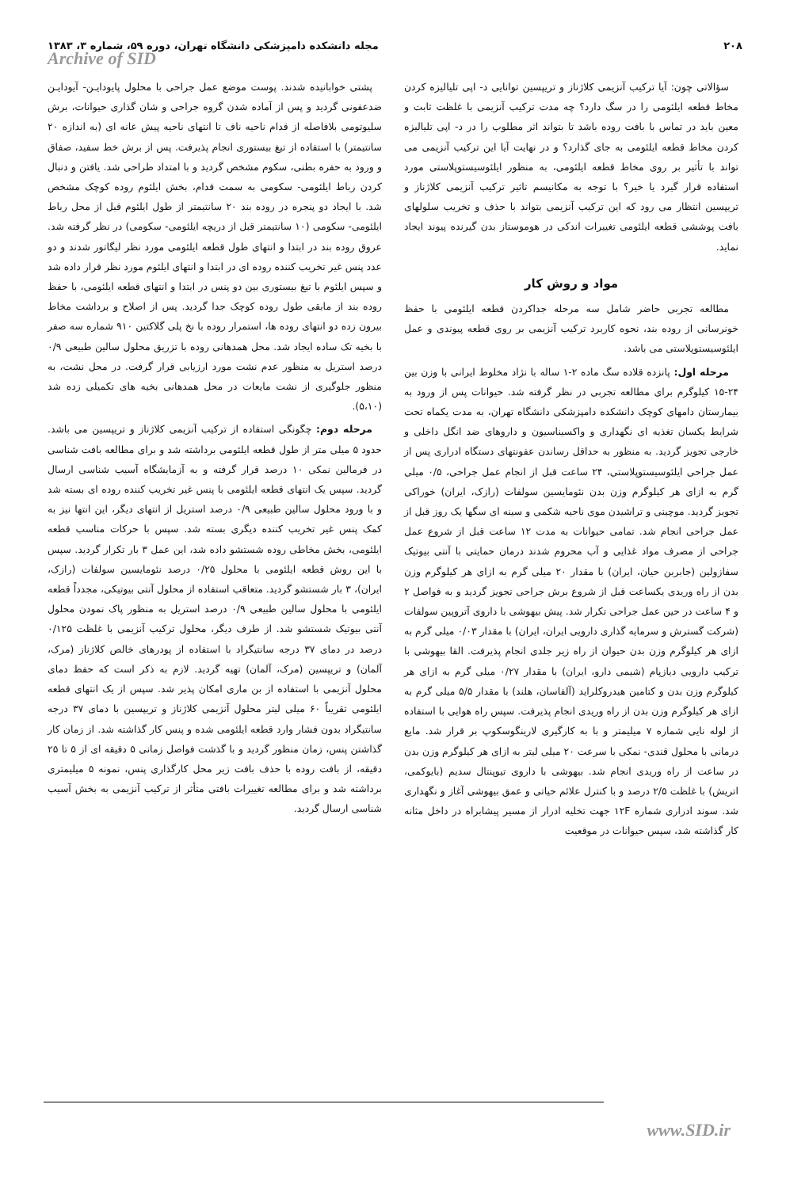۲۰۸ مجله دانشکده دامپزشکی دانشگاه تهران، دوره ۵۹، شماره ۳، ۱۳۸۳
Archive of SID
سؤالاتی چون: آیا ترکیب آنزیمی کلاژناز و تریپسین توانایی د- اپی تلیالیزه کردن مخاط قطعه ایلئومی را در سگ دارد؟ چه مدت ترکیب آنزیمی با غلظت ثابت و معین باید در تماس با بافت روده باشد تا بتواند اثر مطلوب را در د- اپی تلیالیزه کردن مخاط قطعه ایلئومی به جای گذارد؟ و در نهایت آیا این ترکیب آنزیمی می تواند با تأثیر بر روی مخاط قطعه ایلئومی، به منظور ایلئوسیستوپلاستی مورد استفاده قرار گیرد یا خیر؟ با توجه به مکانیسم تاثیر ترکیب آنزیمی کلاژناز و تریپسین انتظار می رود که این ترکیب آنزیمی بتواند با حذف و تخریب سلولهای بافت پوششی قطعه ایلئومی تغییرات اندکی در هوموستاز بدن گیرنده پیوند ایجاد نماید.
مواد و روش کار
مطالعه تجربی حاضر شامل سه مرحله جداکردن قطعه ایلئومی با حفظ خونرسانی از روده بند، نحوه کاربرد ترکیب آنزیمی بر روی قطعه پیوندی و عمل ایلئوسیستوپلاستی می باشد.
مرحله اول: پانزده قلاده سگ ماده ۲-۱ ساله با نژاد مخلوط ایرانی با وزن بین ۲۴-۱۵ کیلوگرم برای مطالعه تجربی در نظر گرفته شد. حیوانات پس از ورود به بیمارستان دامهای کوچک دانشکده دامپزشکی دانشگاه تهران، به مدت یکماه تحت شرایط یکسان تغذیه ای نگهداری و واکسیناسیون و داروهای ضد انگل داخلی و خارجی تجویز گردید. به منظور به حداقل رساندن عفونتهای دستگاه ادراری پس از عمل جراحی ایلئوسیستوپلاستی، ۲۴ ساعت قبل از انجام عمل جراحی، ۰/۵ میلی گرم به ازای هر کیلوگرم وزن بدن نئومایسین سولفات (رازک، ایران) خوراکی تجویز گردید. موچینی و تراشیدن موی ناحیه شکمی و سینه ای سگها یک روز قبل از عمل جراحی انجام شد. تمامی حیوانات به مدت ۱۲ ساعت قبل از شروع عمل جراحی از مصرف مواد غذایی و آب محروم شدند درمان حمایتی با آنتی بیوتیک سفازولین (جابربن حیان، ایران) با مقدار ۲۰ میلی گرم به ازای هر کیلوگرم وزن بدن از راه وریدی یکساعت قبل از شروع برش جراحی تجویز گردید و به فواصل ۲ و ۴ ساعت در حین عمل جراحی تکرار شد. پیش بیهوشی با داروی آتروپین سولفات (شرکت گسترش و سرمایه گذاری دارویی ایران، ایران) با مقدار ۰/۰۳ میلی گرم به ازای هر کیلوگرم وزن بدن حیوان از راه زیر جلدی انجام پذیرفت. القا بیهوشی با ترکیب دارویی دیازپام (شیمی دارو، ایران) با مقدار ۰/۲۷ میلی گرم به ازای هر کیلوگرم وزن بدن و کتامین هیدروکلراید (آلفاسان، هلند) با مقدار ۵/۵ میلی گرم به ازای هر کیلوگرم وزن بدن از راه وریدی انجام پذیرفت. سپس راه هوایی با استفاده از لوله نایی شماره ۷ میلیمتر و با به کارگیری لارینگوسکوپ بر قرار شد. مایع درمانی با محلول قندی- نمکی با سرعت ۲۰ میلی لیتر به ازای هر کیلوگرم وزن بدن در ساعت از راه وریدی انجام شد. بیهوشی با داروی تیوپنتال سدیم (بایوکمی، اتریش) با غلظت ۲/۵ درصد و با کنترل علائم حیاتی و عمق بیهوشی آغاز و نگهداری شد. سوند ادراری شماره ۱۲F جهت تخلیه ادرار از مسیر پیشابراه در داخل مثانه کار گذاشته شد، سپس حیوانات در موقعیت
پشتی خوابانیده شدند. پوست موضع عمل جراحی با محلول پایودایـن- آیودایـن ضدعفونی گردید و پس از آماده شدن گروه جراحی و شان گذاری حیوانات، برش سلیوتومی بلافاصله از قدام ناحیه ناف تا انتهای ناحیه پیش عانه ای (به اندازه ۲۰ سانتیمتر) با استفاده از تیغ بیستوری انجام پذیرفت. پس از برش خط سفید، صفاق و ورود به حفره بطنی، سکوم مشخص گردید و با امتداد طراحی شد. یافتن و دنبال کردن رباط ایلئومی- سکومی به سمت قدام، بخش ایلئوم روده کوچک مشخص شد. با ایجاد دو پنجره در روده بند ۲۰ سانتیمتر از طول ایلئوم قبل از محل رباط ایلئومی- سکومی (۱۰ سانتیمتر قبل از دریچه ایلئومی- سکومی) در نظر گرفته شد. عروق روده بند در ابتدا و انتهای طول قطعه ایلئومی مورد نظر لیگاتور شدند و دو عدد پنس غیر تخریب کننده روده ای در ابتدا و انتهای ایلئوم مورد نظر قرار داده شد و سپس ایلئوم با تیغ بیستوری بین دو پنس در ابتدا و انتهای قطعه ایلئومی، با حفظ روده بند از مابقی طول روده کوچک جدا گردید. پس از اصلاح و برداشت مخاط بیرون زده دو انتهای روده ها، استمرار روده با نخ پلی گلاکتین ۹۱۰ شماره سه صفر با بخیه تک ساده ایجاد شد. محل همدهانی روده با تزریق محلول سالین طبیعی ۰/۹ درصد استریل به منظور عدم نشت مورد ارزیابی قرار گرفت. در محل نشت، به منظور جلوگیری از نشت مایعات در محل همدهانی بخیه های تکمیلی زده شد (۵،۱۰).
مرحله دوم: چگونگی استفاده از ترکیب آنزیمی کلاژناز و تریپسین می باشد. حدود ۵ میلی متر از طول قطعه ایلئومی برداشته شد و برای مطالعه بافت شناسی در فرمالین نمکی ۱۰ درصد قرار گرفته و به آزمایشگاه آسیب شناسی ارسال گردید. سپس یک انتهای قطعه ایلئومی با پنس غیر تخریب کننده روده ای بسته شد و با ورود محلول سالین طبیعی ۰/۹ درصد استریل از انتهای دیگر، این انتها نیز به کمک پنس غیر تخریب کننده دیگری بسته شد. سپس با حرکات مناسب قطعه ایلئومی، بخش مخاطی روده شستشو داده شد، این عمل ۳ بار تکرار گردید. سپس با این روش قطعه ایلئومی با محلول ۰/۲۵ درصد نئومایسین سولفات (رازک، ایران)، ۳ بار شستشو گردید. متعاقب استفاده از محلول آنتی بیوتیکی، مجدداً قطعه ایلئومی با محلول سالین طبیعی ۰/۹ درصد استریل به منظور پاک نمودن محلول آنتی بیوتیک شستشو شد. از طرف دیگر، محلول ترکیب آنزیمی با غلظت ۰/۱۲۵ درصد در دمای ۳۷ درجه سانتیگراد با استفاده از پودرهای خالص کلاژناز (مرک، آلمان) و تریپسین (مرک، آلمان) تهیه گردید. لازم به ذکر است که حفظ دمای محلول آنزیمی با استفاده از بن ماری امکان پذیر شد. سپس از یک انتهای قطعه ایلئومی تقریباً ۶۰ میلی لیتر محلول آنزیمی کلاژناز و تریپسین با دمای ۳۷ درجه سانتیگراد بدون فشار وارد قطعه ایلئومی شده و پنس کار گذاشته شد. از زمان کار گذاشتن پنس، زمان منظور گردید و با گذشت فواصل زمانی ۵ دقیقه ای از ۵ تا ۲۵ دقیقه، از بافت روده با حذف بافت زیر محل کارگذاری پنس، نمونه ۵ میلیمتری برداشته شد و برای مطالعه تغییرات بافتی متأثر از ترکیب آنزیمی به بخش آسیب شناسی ارسال گردید.
www.SID.ir